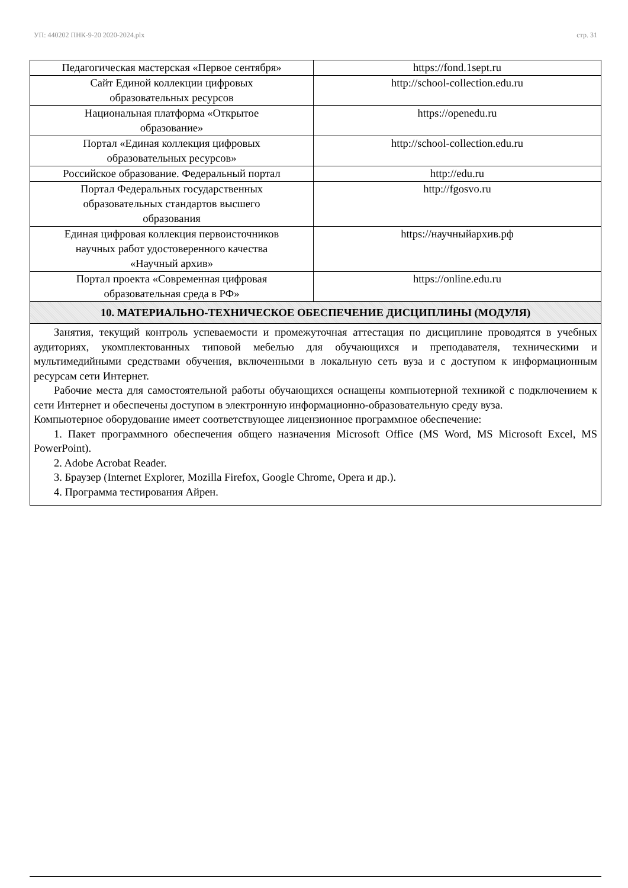УП: 440202 ПНК-9-20 2020-2024.plx стр. 31
| Педагогическая мастерская «Первое сентября» | https://fond.1sept.ru |
| Сайт Единой коллекции цифровых образовательных ресурсов | http://school-collection.edu.ru |
| Национальная платформа «Открытое образование» | https://openedu.ru |
| Портал «Единая коллекция цифровых образовательных ресурсов» | http://school-collection.edu.ru |
| Российское образование. Федеральный портал | http://edu.ru |
| Портал Федеральных государственных образовательных стандартов высшего образования | http://fgosvo.ru |
| Единая цифровая коллекция первоисточников научных работ удостоверенного качества «Научный архив» | https://научныйархив.рф |
| Портал проекта «Современная цифровая образовательная среда в РФ» | https://online.edu.ru |
| 10. МАТЕРИАЛЬНО-ТЕХНИЧЕСКОЕ ОБЕСПЕЧЕНИЕ ДИСЦИПЛИНЫ (МОДУЛЯ) | |
| Занятия, текущий контроль успеваемости и промежуточная аттестация по дисциплине проводятся в учебных аудиториях, укомплектованных типовой мебелью для обучающихся и преподавателя, техническими и мультимедийными средствами обучения, включенными в локальную сеть вуза и с доступом к информационным ресурсам сети Интернет. Рабочие места для самостоятельной работы обучающихся оснащены компьютерной техникой с подключением к сети Интернет и обеспечены доступом в электронную информационно-образовательную среду вуза. Компьютерное оборудование имеет соответствующее лицензионное программное обеспечение: 1. Пакет программного обеспечения общего назначения Microsoft Office (MS Word, MS Microsoft Excel, MS PowerPoint). 2. Adobe Acrobat Reader. 3. Браузер (Internet Explorer, Mozilla Firefox, Google Chrome, Opera и др.). 4. Программа тестирования Айрен. | |